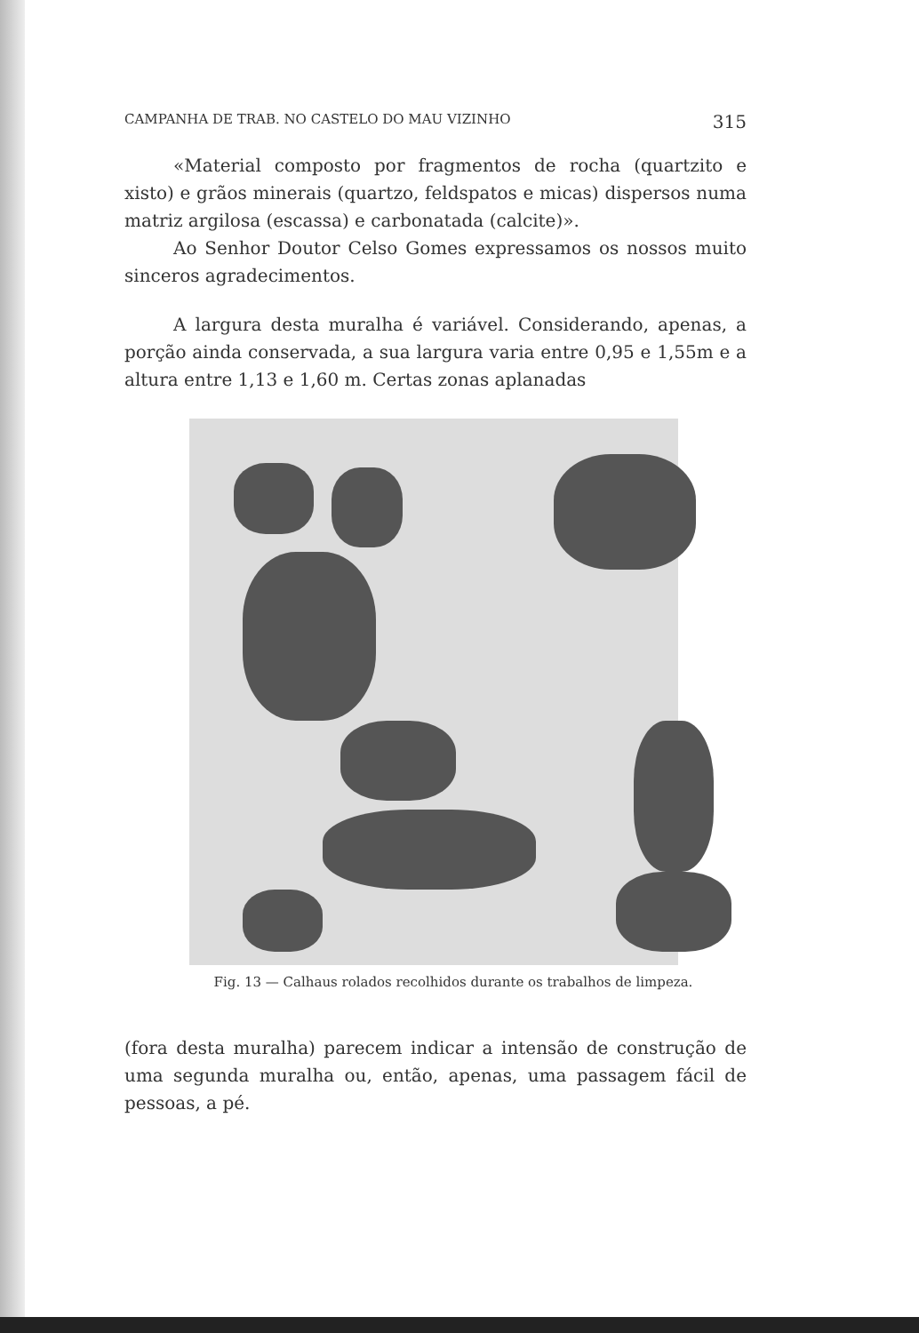CAMPANHA DE TRAB. NO CASTELO DO MAU VIZINHO 315
«Material composto por fragmentos de rocha (quartzito e xisto) e grãos minerais (quartzo, feldspatos e micas) dispersos numa matriz argilosa (escassa) e carbonatada (calcite)».
Ao Senhor Doutor Celso Gomes expressamos os nossos muito sinceros agradecimentos.
A largura desta muralha é variável. Considerando, apenas, a porção ainda conservada, a sua largura varia entre 0,95 e 1,55m e a altura entre 1,13 e 1,60 m. Certas zonas aplanadas
Fig. 13 — Calhaus rolados recolhidos durante os trabalhos de limpeza.
(fora desta muralha) parecem indicar a intensão de construção de uma segunda muralha ou, então, apenas, uma passagem fácil de pessoas, a pé.